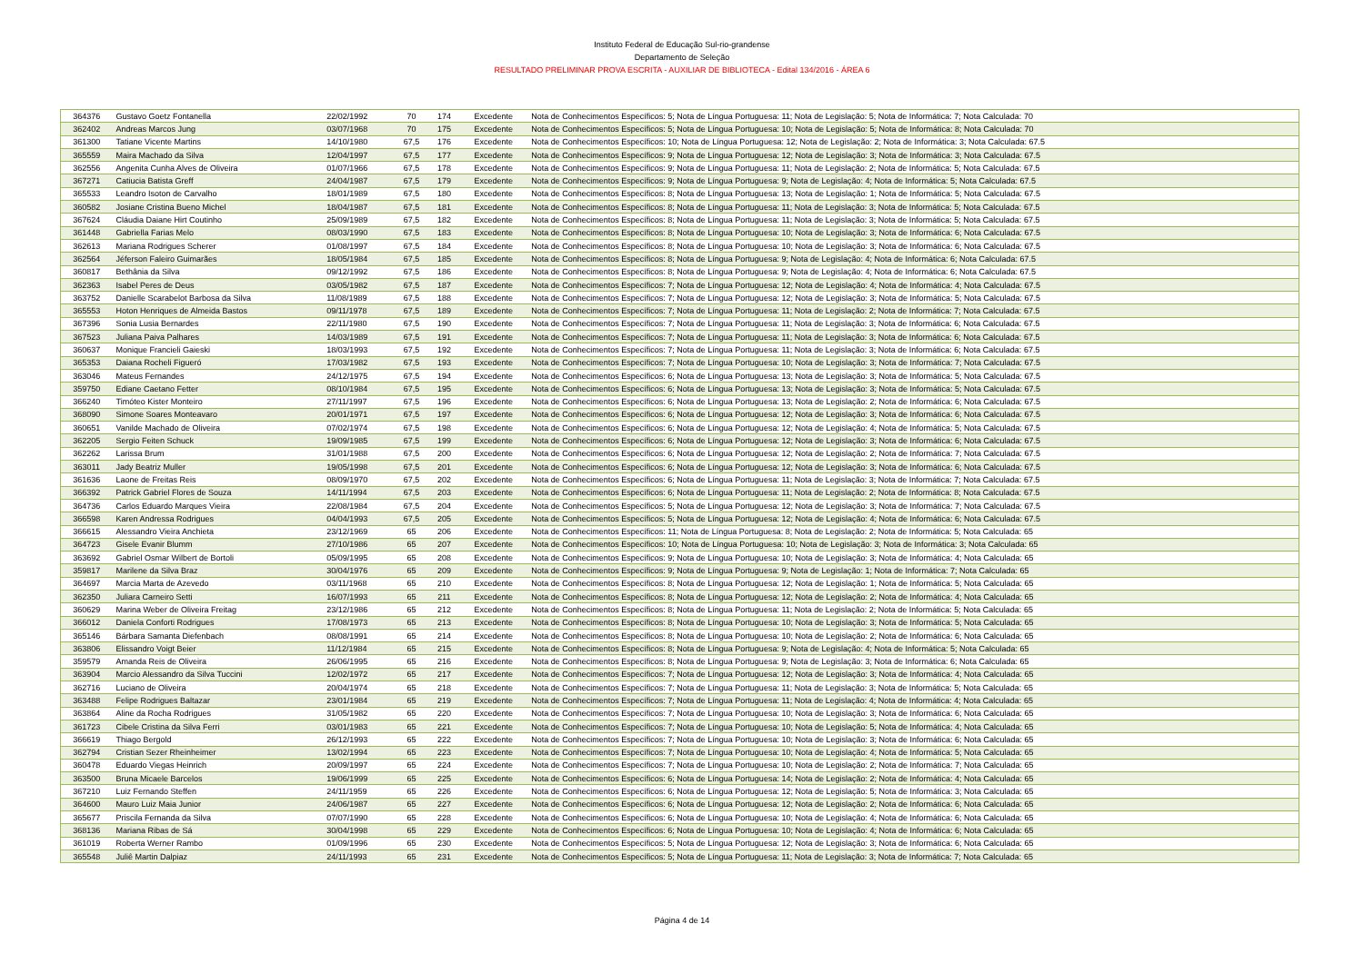Instituto Federal de Educação Sul-rio-grandense
Departamento de Seleção
RESULTADO PRELIMINAR PROVA ESCRITA - AUXILIAR DE BIBLIOTECA - Edital 134/2016 - ÁREA 6
| 364376 | Gustavo Goetz Fontanella | 22/02/1992 | 70 | 174 | Excedente | Nota de Conhecimentos Específicos: 5; Nota de Língua Portuguesa: 11; Nota de Legislação: 5; Nota de Informática: 7; Nota Calculada: 70 |
| 362402 | Andreas Marcos Jung | 03/07/1968 | 70 | 175 | Excedente | Nota de Conhecimentos Específicos: 5; Nota de Língua Portuguesa: 10; Nota de Legislação: 5; Nota de Informática: 8; Nota Calculada: 70 |
| 361300 | Tatiane Vicente Martins | 14/10/1980 | 67,5 | 176 | Excedente | Nota de Conhecimentos Específicos: 10; Nota de Língua Portuguesa: 12; Nota de Legislação: 2; Nota de Informática: 3; Nota Calculada: 67.5 |
| 365559 | Maira Machado da Silva | 12/04/1997 | 67,5 | 177 | Excedente | Nota de Conhecimentos Específicos: 9; Nota de Língua Portuguesa: 12; Nota de Legislação: 3; Nota de Informática: 3; Nota Calculada: 67.5 |
| 362556 | Angenita Cunha Alves de Oliveira | 01/07/1966 | 67,5 | 178 | Excedente | Nota de Conhecimentos Específicos: 9; Nota de Língua Portuguesa: 11; Nota de Legislação: 2; Nota de Informática: 5; Nota Calculada: 67.5 |
| 367271 | Catiucia Batista Greff | 24/04/1987 | 67,5 | 179 | Excedente | Nota de Conhecimentos Específicos: 9; Nota de Língua Portuguesa: 9; Nota de Legislação: 4; Nota de Informática: 5; Nota Calculada: 67.5 |
| 365533 | Leandro Isoton de Carvalho | 18/01/1989 | 67,5 | 180 | Excedente | Nota de Conhecimentos Específicos: 8; Nota de Língua Portuguesa: 13; Nota de Legislação: 1; Nota de Informática: 5; Nota Calculada: 67.5 |
| 360582 | Josiane Cristina Bueno Michel | 18/04/1987 | 67,5 | 181 | Excedente | Nota de Conhecimentos Específicos: 8; Nota de Língua Portuguesa: 11; Nota de Legislação: 3; Nota de Informática: 5; Nota Calculada: 67.5 |
| 367624 | Cláudia Daiane Hirt Coutinho | 25/09/1989 | 67,5 | 182 | Excedente | Nota de Conhecimentos Específicos: 8; Nota de Língua Portuguesa: 11; Nota de Legislação: 3; Nota de Informática: 5; Nota Calculada: 67.5 |
| 361448 | Gabriella Farias Melo | 08/03/1990 | 67,5 | 183 | Excedente | Nota de Conhecimentos Específicos: 8; Nota de Língua Portuguesa: 10; Nota de Legislação: 3; Nota de Informática: 6; Nota Calculada: 67.5 |
| 362613 | Mariana Rodrigues Scherer | 01/08/1997 | 67,5 | 184 | Excedente | Nota de Conhecimentos Específicos: 8; Nota de Língua Portuguesa: 10; Nota de Legislação: 3; Nota de Informática: 6; Nota Calculada: 67.5 |
| 362564 | Jéferson Faleiro Guimarães | 18/05/1984 | 67,5 | 185 | Excedente | Nota de Conhecimentos Específicos: 8; Nota de Língua Portuguesa: 9; Nota de Legislação: 4; Nota de Informática: 6; Nota Calculada: 67.5 |
| 360817 | Bethânia da Silva | 09/12/1992 | 67,5 | 186 | Excedente | Nota de Conhecimentos Específicos: 8; Nota de Língua Portuguesa: 9; Nota de Legislação: 4; Nota de Informática: 6; Nota Calculada: 67.5 |
| 362363 | Isabel Peres de Deus | 03/05/1982 | 67,5 | 187 | Excedente | Nota de Conhecimentos Específicos: 7; Nota de Língua Portuguesa: 12; Nota de Legislação: 4; Nota de Informática: 4; Nota Calculada: 67.5 |
| 363752 | Danielle Scarabelot Barbosa da Silva | 11/08/1989 | 67,5 | 188 | Excedente | Nota de Conhecimentos Específicos: 7; Nota de Língua Portuguesa: 12; Nota de Legislação: 3; Nota de Informática: 5; Nota Calculada: 67.5 |
| 365553 | Hoton Henriques de Almeida Bastos | 09/11/1978 | 67,5 | 189 | Excedente | Nota de Conhecimentos Específicos: 7; Nota de Língua Portuguesa: 11; Nota de Legislação: 2; Nota de Informática: 7; Nota Calculada: 67.5 |
| 367396 | Sonia Lusia Bernardes | 22/11/1980 | 67,5 | 190 | Excedente | Nota de Conhecimentos Específicos: 7; Nota de Língua Portuguesa: 11; Nota de Legislação: 3; Nota de Informática: 6; Nota Calculada: 67.5 |
| 367523 | Juliana Paiva Palhares | 14/03/1989 | 67,5 | 191 | Excedente | Nota de Conhecimentos Específicos: 7; Nota de Língua Portuguesa: 11; Nota de Legislação: 3; Nota de Informática: 6; Nota Calculada: 67.5 |
| 360637 | Monique Francieli Gaieski | 18/03/1993 | 67,5 | 192 | Excedente | Nota de Conhecimentos Específicos: 7; Nota de Língua Portuguesa: 11; Nota de Legislação: 3; Nota de Informática: 6; Nota Calculada: 67.5 |
| 365353 | Daiana Rocheli Figueró | 17/03/1982 | 67,5 | 193 | Excedente | Nota de Conhecimentos Específicos: 7; Nota de Língua Portuguesa: 10; Nota de Legislação: 3; Nota de Informática: 7; Nota Calculada: 67.5 |
| 363046 | Mateus Fernandes | 24/12/1975 | 67,5 | 194 | Excedente | Nota de Conhecimentos Específicos: 6; Nota de Língua Portuguesa: 13; Nota de Legislação: 3; Nota de Informática: 5; Nota Calculada: 67.5 |
| 359750 | Ediane Caetano Fetter | 08/10/1984 | 67,5 | 195 | Excedente | Nota de Conhecimentos Específicos: 6; Nota de Língua Portuguesa: 13; Nota de Legislação: 3; Nota de Informática: 5; Nota Calculada: 67.5 |
| 366240 | Timóteo Kister Monteiro | 27/11/1997 | 67,5 | 196 | Excedente | Nota de Conhecimentos Específicos: 6; Nota de Língua Portuguesa: 13; Nota de Legislação: 2; Nota de Informática: 6; Nota Calculada: 67.5 |
| 368090 | Simone Soares Monteavaro | 20/01/1971 | 67,5 | 197 | Excedente | Nota de Conhecimentos Específicos: 6; Nota de Língua Portuguesa: 12; Nota de Legislação: 3; Nota de Informática: 6; Nota Calculada: 67.5 |
| 360651 | Vanilde Machado de Oliveira | 07/02/1974 | 67,5 | 198 | Excedente | Nota de Conhecimentos Específicos: 6; Nota de Língua Portuguesa: 12; Nota de Legislação: 4; Nota de Informática: 5; Nota Calculada: 67.5 |
| 362205 | Sergio Feiten Schuck | 19/09/1985 | 67,5 | 199 | Excedente | Nota de Conhecimentos Específicos: 6; Nota de Língua Portuguesa: 12; Nota de Legislação: 3; Nota de Informática: 6; Nota Calculada: 67.5 |
| 362262 | Larissa Brum | 31/01/1988 | 67,5 | 200 | Excedente | Nota de Conhecimentos Específicos: 6; Nota de Língua Portuguesa: 12; Nota de Legislação: 2; Nota de Informática: 7; Nota Calculada: 67.5 |
| 363011 | Jady Beatriz Muller | 19/05/1998 | 67,5 | 201 | Excedente | Nota de Conhecimentos Específicos: 6; Nota de Língua Portuguesa: 12; Nota de Legislação: 3; Nota de Informática: 6; Nota Calculada: 67.5 |
| 361636 | Laone de Freitas Reis | 08/09/1970 | 67,5 | 202 | Excedente | Nota de Conhecimentos Específicos: 6; Nota de Língua Portuguesa: 11; Nota de Legislação: 3; Nota de Informática: 7; Nota Calculada: 67.5 |
| 366392 | Patrick Gabriel Flores de Souza | 14/11/1994 | 67,5 | 203 | Excedente | Nota de Conhecimentos Específicos: 6; Nota de Língua Portuguesa: 11; Nota de Legislação: 2; Nota de Informática: 8; Nota Calculada: 67.5 |
| 364736 | Carlos Eduardo Marques Vieira | 22/08/1984 | 67,5 | 204 | Excedente | Nota de Conhecimentos Específicos: 5; Nota de Língua Portuguesa: 12; Nota de Legislação: 3; Nota de Informática: 7; Nota Calculada: 67.5 |
| 366598 | Karen Andressa Rodrigues | 04/04/1993 | 67,5 | 205 | Excedente | Nota de Conhecimentos Específicos: 5; Nota de Língua Portuguesa: 12; Nota de Legislação: 4; Nota de Informática: 6; Nota Calculada: 67.5 |
| 366615 | Alessandro Vieira Anchieta | 23/12/1969 | 65 | 206 | Excedente | Nota de Conhecimentos Específicos: 11; Nota de Língua Portuguesa: 8; Nota de Legislação: 2; Nota de Informática: 5; Nota Calculada: 65 |
| 364723 | Gisele Evanir Blumm | 27/10/1986 | 65 | 207 | Excedente | Nota de Conhecimentos Específicos: 10; Nota de Língua Portuguesa: 10; Nota de Legislação: 3; Nota de Informática: 3; Nota Calculada: 65 |
| 363692 | Gabriel Osmar Wilbert de Bortoli | 05/09/1995 | 65 | 208 | Excedente | Nota de Conhecimentos Específicos: 9; Nota de Língua Portuguesa: 10; Nota de Legislação: 3; Nota de Informática: 4; Nota Calculada: 65 |
| 359817 | Marilene da Silva Braz | 30/04/1976 | 65 | 209 | Excedente | Nota de Conhecimentos Específicos: 9; Nota de Língua Portuguesa: 9; Nota de Legislação: 1; Nota de Informática: 7; Nota Calculada: 65 |
| 364697 | Marcia Marta de Azevedo | 03/11/1968 | 65 | 210 | Excedente | Nota de Conhecimentos Específicos: 8; Nota de Língua Portuguesa: 12; Nota de Legislação: 1; Nota de Informática: 5; Nota Calculada: 65 |
| 362350 | Juliara Carneiro Setti | 16/07/1993 | 65 | 211 | Excedente | Nota de Conhecimentos Específicos: 8; Nota de Língua Portuguesa: 12; Nota de Legislação: 2; Nota de Informática: 4; Nota Calculada: 65 |
| 360629 | Marina Weber de Oliveira Freitag | 23/12/1986 | 65 | 212 | Excedente | Nota de Conhecimentos Específicos: 8; Nota de Língua Portuguesa: 11; Nota de Legislação: 2; Nota de Informática: 5; Nota Calculada: 65 |
| 366012 | Daniela Conforti Rodrigues | 17/08/1973 | 65 | 213 | Excedente | Nota de Conhecimentos Específicos: 8; Nota de Língua Portuguesa: 10; Nota de Legislação: 3; Nota de Informática: 5; Nota Calculada: 65 |
| 365146 | Bárbara Samanta Diefenbach | 08/08/1991 | 65 | 214 | Excedente | Nota de Conhecimentos Específicos: 8; Nota de Língua Portuguesa: 10; Nota de Legislação: 2; Nota de Informática: 6; Nota Calculada: 65 |
| 363806 | Elissandro Voigt Beier | 11/12/1984 | 65 | 215 | Excedente | Nota de Conhecimentos Específicos: 8; Nota de Língua Portuguesa: 9; Nota de Legislação: 4; Nota de Informática: 5; Nota Calculada: 65 |
| 359579 | Amanda Reis de Oliveira | 26/06/1995 | 65 | 216 | Excedente | Nota de Conhecimentos Específicos: 8; Nota de Língua Portuguesa: 9; Nota de Legislação: 3; Nota de Informática: 6; Nota Calculada: 65 |
| 363904 | Marcio Alessandro da Silva Tuccini | 12/02/1972 | 65 | 217 | Excedente | Nota de Conhecimentos Específicos: 7; Nota de Língua Portuguesa: 12; Nota de Legislação: 3; Nota de Informática: 4; Nota Calculada: 65 |
| 362716 | Luciano de Oliveira | 20/04/1974 | 65 | 218 | Excedente | Nota de Conhecimentos Específicos: 7; Nota de Língua Portuguesa: 11; Nota de Legislação: 3; Nota de Informática: 5; Nota Calculada: 65 |
| 363488 | Felipe Rodrigues Baltazar | 23/01/1984 | 65 | 219 | Excedente | Nota de Conhecimentos Específicos: 7; Nota de Língua Portuguesa: 11; Nota de Legislação: 4; Nota de Informática: 4; Nota Calculada: 65 |
| 363864 | Aline da Rocha Rodrigues | 31/05/1982 | 65 | 220 | Excedente | Nota de Conhecimentos Específicos: 7; Nota de Língua Portuguesa: 10; Nota de Legislação: 3; Nota de Informática: 6; Nota Calculada: 65 |
| 361723 | Cibele Cristina da Silva Ferri | 03/01/1983 | 65 | 221 | Excedente | Nota de Conhecimentos Específicos: 7; Nota de Língua Portuguesa: 10; Nota de Legislação: 5; Nota de Informática: 4; Nota Calculada: 65 |
| 366619 | Thiago Bergold | 26/12/1993 | 65 | 222 | Excedente | Nota de Conhecimentos Específicos: 7; Nota de Língua Portuguesa: 10; Nota de Legislação: 3; Nota de Informática: 6; Nota Calculada: 65 |
| 362794 | Cristian Sezer Rheinheimer | 13/02/1994 | 65 | 223 | Excedente | Nota de Conhecimentos Específicos: 7; Nota de Língua Portuguesa: 10; Nota de Legislação: 4; Nota de Informática: 5; Nota Calculada: 65 |
| 360478 | Eduardo Viegas Heinrich | 20/09/1997 | 65 | 224 | Excedente | Nota de Conhecimentos Específicos: 7; Nota de Língua Portuguesa: 10; Nota de Legislação: 2; Nota de Informática: 7; Nota Calculada: 65 |
| 363500 | Bruna Micaele Barcelos | 19/06/1999 | 65 | 225 | Excedente | Nota de Conhecimentos Específicos: 6; Nota de Língua Portuguesa: 14; Nota de Legislação: 2; Nota de Informática: 4; Nota Calculada: 65 |
| 367210 | Luiz Fernando Steffen | 24/11/1959 | 65 | 226 | Excedente | Nota de Conhecimentos Específicos: 6; Nota de Língua Portuguesa: 12; Nota de Legislação: 5; Nota de Informática: 3; Nota Calculada: 65 |
| 364600 | Mauro Luiz Maia Junior | 24/06/1987 | 65 | 227 | Excedente | Nota de Conhecimentos Específicos: 6; Nota de Língua Portuguesa: 12; Nota de Legislação: 2; Nota de Informática: 6; Nota Calculada: 65 |
| 365677 | Priscila Fernanda da Silva | 07/07/1990 | 65 | 228 | Excedente | Nota de Conhecimentos Específicos: 6; Nota de Língua Portuguesa: 10; Nota de Legislação: 4; Nota de Informática: 6; Nota Calculada: 65 |
| 368136 | Mariana Ribas de Sá | 30/04/1998 | 65 | 229 | Excedente | Nota de Conhecimentos Específicos: 6; Nota de Língua Portuguesa: 10; Nota de Legislação: 4; Nota de Informática: 6; Nota Calculada: 65 |
| 361019 | Roberta Werner Rambo | 01/09/1996 | 65 | 230 | Excedente | Nota de Conhecimentos Específicos: 5; Nota de Língua Portuguesa: 12; Nota de Legislação: 3; Nota de Informática: 6; Nota Calculada: 65 |
| 365548 | Juliê Martin Dalpiaz | 24/11/1993 | 65 | 231 | Excedente | Nota de Conhecimentos Específicos: 5; Nota de Língua Portuguesa: 11; Nota de Legislação: 3; Nota de Informática: 7; Nota Calculada: 65 |
Página 4 de 14